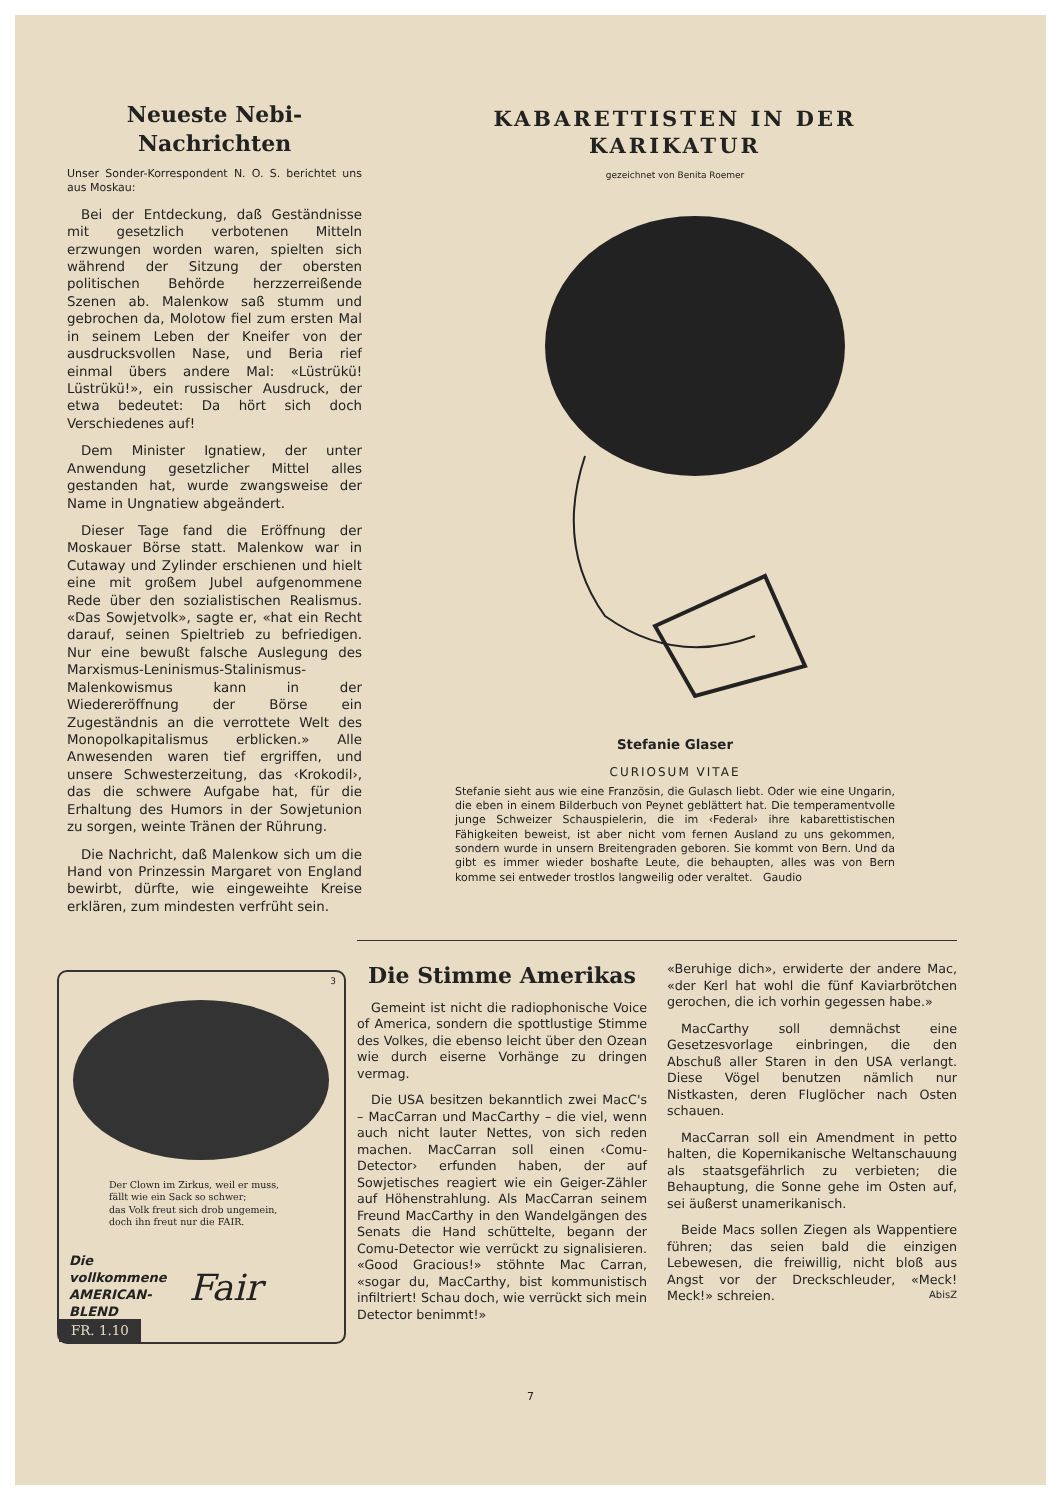Neueste Nebi-Nachrichten
Unser Sonder-Korrespondent N. O. S. berichtet uns aus Moskau:
Bei der Entdeckung, daß Geständnisse mit gesetzlich verbotenen Mitteln erzwungen worden waren, spielten sich während der Sitzung der obersten politischen Behörde herzzerreißende Szenen ab. Malenkow saß stumm und gebrochen da, Molotow fiel zum ersten Mal in seinem Leben der Kneifer von der ausdrucksvollen Nase, und Beria rief einmal übers andere Mal: «Lüstrükü! Lüstrükü!», ein russischer Ausdruck, der etwa bedeutet: Da hört sich doch Verschiedenes auf!
Dem Minister Ignatiew, der unter Anwendung gesetzlicher Mittel alles gestanden hat, wurde zwangsweise der Name in Ungnatiew abgeändert.
Dieser Tage fand die Eröffnung der Moskauer Börse statt. Malenkow war in Cutaway und Zylinder erschienen und hielt eine mit großem Jubel aufgenommene Rede über den sozialistischen Realismus. «Das Sowjetvolk», sagte er, «hat ein Recht darauf, seinen Spieltrieb zu befriedigen. Nur eine bewußt falsche Auslegung des Marxismus-Leninismus-Stalinismus-Malenkowismus kann in der Wiedereröffnung der Börse ein Zugeständnis an die verrottete Welt des Monopolkapitalismus erblicken.» Alle Anwesenden waren tief ergriffen, und unsere Schwesterzeitung, das ‹Krokodil›, das die schwere Aufgabe hat, für die Erhaltung des Humors in der Sowjetunion zu sorgen, weinte Tränen der Rührung.
Die Nachricht, daß Malenkow sich um die Hand von Prinzessin Margaret von England bewirbt, dürfte, wie eingeweihte Kreise erklären, zum mindesten verfrüht sein.
KABARETTISTEN IN DER KARIKATUR
gezeichnet von Benita Roemer
Stefanie Glaser
CURIOSUM VITAE
Stefanie sieht aus wie eine Französin, die Gulasch liebt. Oder wie eine Ungarin, die eben in einem Bilderbuch von Peynet geblättert hat. Die temperamentvolle junge Schweizer Schauspielerin, die im ‹Federal› ihre kabarettistischen Fähigkeiten beweist, ist aber nicht vom fernen Ausland zu uns gekommen, sondern wurde in unsern Breitengraden geboren. Sie kommt von Bern. Und da gibt es immer wieder boshafte Leute, die behaupten, alles was von Bern komme sei entweder trostlos langweilig oder veraltet. Gaudio
3
Der Clown im Zirkus, weil er muss,
fällt wie ein Sack so schwer;
das Volk freut sich drob ungemein,
doch ihn freut nur die FAIR.
Die
vollkommene
AMERICAN-
BLEND
Fair
FR. 1.10
Die Stimme Amerikas
Gemeint ist nicht die radiophonische Voice of America, sondern die spottlustige Stimme des Volkes, die ebenso leicht über den Ozean wie durch eiserne Vorhänge zu dringen vermag.
Die USA besitzen bekanntlich zwei MacC's – MacCarran und MacCarthy – die viel, wenn auch nicht lauter Nettes, von sich reden machen. MacCarran soll einen ‹Comu-Detector› erfunden haben, der auf Sowjetisches reagiert wie ein Geiger-Zähler auf Höhenstrahlung. Als MacCarran seinem Freund MacCarthy in den Wandelgängen des Senats die Hand schüttelte, begann der Comu-Detector wie verrückt zu signalisieren. «Good Gracious!» stöhnte Mac Carran, «sogar du, MacCarthy, bist kommunistisch infiltriert! Schau doch, wie verrückt sich mein Detector benimmt!»
«Beruhige dich», erwiderte der andere Mac, «der Kerl hat wohl die fünf Kaviarbrötchen gerochen, die ich vorhin gegessen habe.»
MacCarthy soll demnächst eine Gesetzesvorlage einbringen, die den Abschuß aller Staren in den USA verlangt. Diese Vögel benutzen nämlich nur Nistkasten, deren Fluglöcher nach Osten schauen.
MacCarran soll ein Amendment in petto halten, die Kopernikanische Weltanschauung als staatsgefährlich zu verbieten; die Behauptung, die Sonne gehe im Osten auf, sei äußerst unamerikanisch.
Beide Macs sollen Ziegen als Wappentiere führen; das seien bald die einzigen Lebewesen, die freiwillig, nicht bloß aus Angst vor der Dreckschleuder, «Meck! Meck!» schreien. AbisZ
7